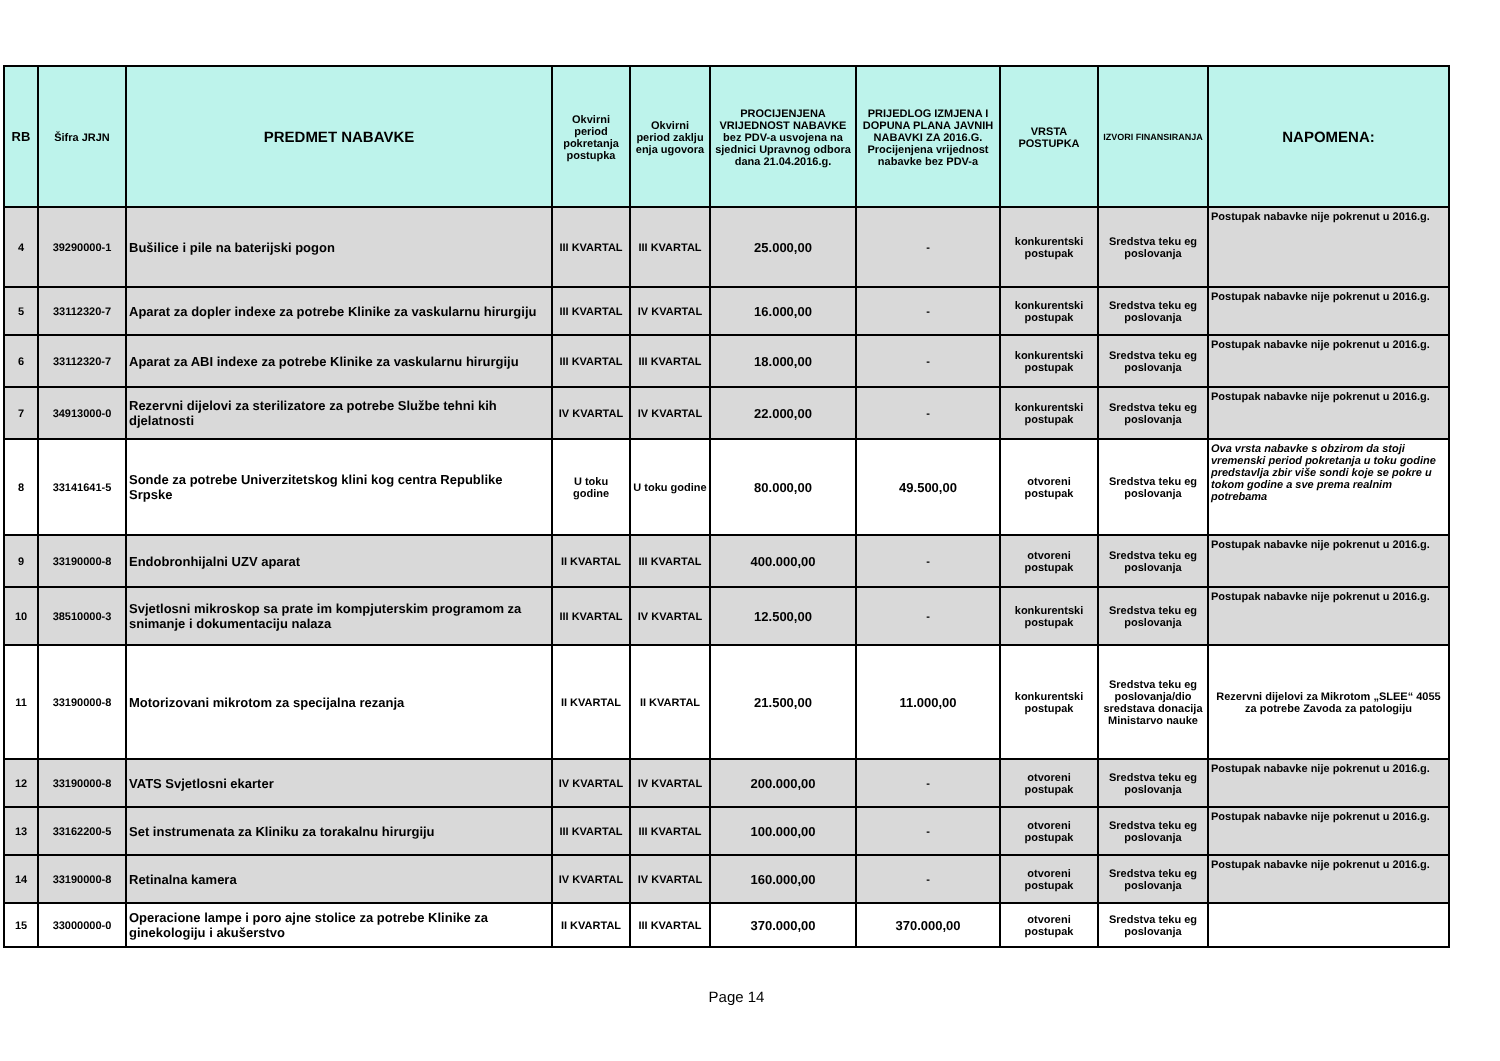| RB | Šifra JRJN | PREDMET NABAVKE | Okvirni period pokretanja postupka | Okvirni period zaklju enja ugovora | PROCIJENJENA VRIJEDNOST NABAVKE bez PDV-a usvojena na sjednici Upravnog odbora dana 21.04.2016.g. | PRIJEDLOG IZMJENA I DOPUNA PLANA JAVNIH NABAVKI ZA 2016.G. Procijenjena vrijednost nabavke bez PDV-a | VRSTA POSTUPKA | IZVORI FINANSIRANJA | NAPOMENA: |
| --- | --- | --- | --- | --- | --- | --- | --- | --- | --- |
| 4 | 39290000-1 | Bušilice i pile na baterijski pogon | III KVARTAL | III KVARTAL | 25.000,00 | - | konkurentski postupak | Sredstva teku eg poslovanja | Postupak nabavke nije pokrenut u 2016.g. |
| 5 | 33112320-7 | Aparat za dopler indexe za potrebe Klinike za vaskularnu hirurgiju | III KVARTAL | IV KVARTAL | 16.000,00 | - | konkurentski postupak | Sredstva teku eg poslovanja | Postupak nabavke nije pokrenut u 2016.g. |
| 6 | 33112320-7 | Aparat za ABI indexe za potrebe Klinike za vaskularnu hirurgiju | III KVARTAL | III KVARTAL | 18.000,00 | - | konkurentski postupak | Sredstva teku eg poslovanja | Postupak nabavke nije pokrenut u 2016.g. |
| 7 | 34913000-0 | Rezervni dijelovi za sterilizatore za potrebe Službe tehni kih djelatnosti | IV KVARTAL | IV KVARTAL | 22.000,00 | - | konkurentski postupak | Sredstva teku eg poslovanja | Postupak nabavke nije pokrenut u 2016.g. |
| 8 | 33141641-5 | Sonde za potrebe Univerzitetskog klini kog centra Republike Srpske | U toku godine | U toku godine | 80.000,00 | 49.500,00 | otvoreni postupak | Sredstva teku eg poslovanja | Ova vrsta nabavke s obzirom da stoji vremenski period pokretanja u toku godine predstavlja zbir više sondi koje se pokre u tokom godine a sve prema realnim potrebama |
| 9 | 33190000-8 | Endobronhijalni UZV aparat | II KVARTAL | III KVARTAL | 400.000,00 | - | otvoreni postupak | Sredstva teku eg poslovanja | Postupak nabavke nije pokrenut u 2016.g. |
| 10 | 38510000-3 | Svjetlosni mikroskop sa prate im kompjuterskim programom za snimanje i dokumentaciju nalaza | III KVARTAL | IV KVARTAL | 12.500,00 | - | konkurentski postupak | Sredstva teku eg poslovanja | Postupak nabavke nije pokrenut u 2016.g. |
| 11 | 33190000-8 | Motorizovani mikrotom za specijalna rezanja | II KVARTAL | II KVARTAL | 21.500,00 | 11.000,00 | konkurentski postupak | Sredstva teku eg poslovanja/dio sredstava donacija Ministarvo nauke | Rezervni dijelovi za Mikrotom „SLEE“ 4055 za potrebe Zavoda za patologiju |
| 12 | 33190000-8 | VATS Svjetlosni ekarter | IV KVARTAL | IV KVARTAL | 200.000,00 | - | otvoreni postupak | Sredstva teku eg poslovanja | Postupak nabavke nije pokrenut u 2016.g. |
| 13 | 33162200-5 | Set instrumenata za Kliniku za torakalnu hirurgiju | III KVARTAL | III KVARTAL | 100.000,00 | - | otvoreni postupak | Sredstva teku eg poslovanja | Postupak nabavke nije pokrenut u 2016.g. |
| 14 | 33190000-8 | Retinalna kamera | IV KVARTAL | IV KVARTAL | 160.000,00 | - | otvoreni postupak | Sredstva teku eg poslovanja | Postupak nabavke nije pokrenut u 2016.g. |
| 15 | 33000000-0 | Operacione lampe i poro ajne stolice za potrebe Klinike za ginekologiju i akušerstvo | II KVARTAL | III KVARTAL | 370.000,00 | 370.000,00 | otvoreni postupak | Sredstva teku eg poslovanja | |
Page 14